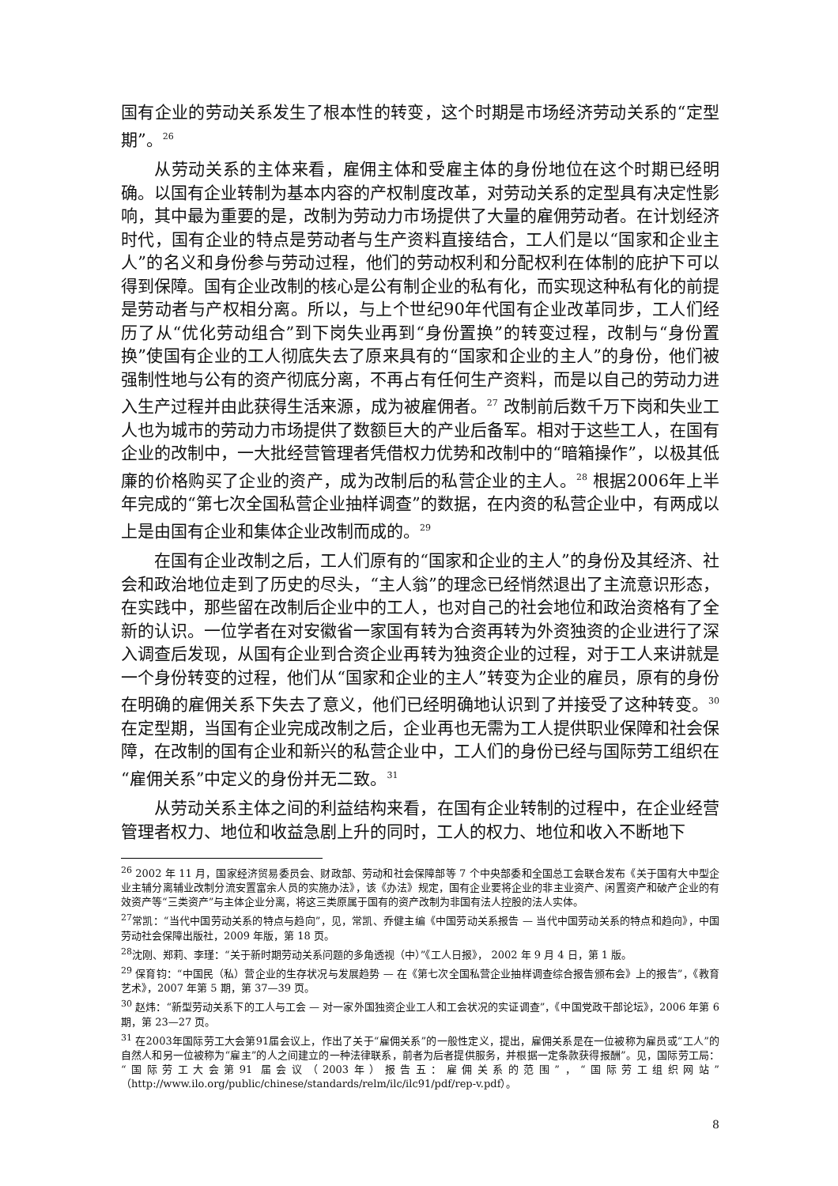国有企业的劳动关系发生了根本性的转变，这个时期是市场经济劳动关系的“定型期”。<sup>26</sup>
从劳动关系的主体来看，雇佣主体和受雇主体的身份地位在这个时期已经明确。以国有企业转制为基本内容的产权制度改革，对劳动关系的定型具有决定性影响，其中最为重要的是，改制为劳动力市场提供了大量的雇佣劳动者。在计划经济时代，国有企业的特点是劳动者与生产资料直接结合，工人们是以“国家和企业主人”的名义和身份参与劳动过程，他们的劳动权利和分配权利在体制的庇护下可以得到保障。国有企业改制的核心是公有制企业的私有化，而实现这种私有化的前提是劳动者与产权相分离。所以，与上个世纪90年代国有企业改革同步，工人们经历了从“优化劳动组合”到下岗失业再到“身份置换”的转变过程，改制与“身份置换”使国有企业的工人彻底失去了原来具有的“国家和企业的主人”的身份，他们被强制性地与公有的资产彻底分离，不再占有任何生产资料，而是以自己的劳动力进入生产过程并由此获得生活来源，成为被雇佣者。<sup>27</sup> 改制前后数千万下岗和失业工人也为城市的劳动力市场提供了数额巨大的产业后备军。相对于这些工人，在国有企业的改制中，一大批经营管理者凭借权力优势和改制中的“暗箱操作”，以极其低廉的价格购买了企业的资产，成为改制后的私营企业的主人。<sup>28</sup> 根据2006年上半年完成的“第七次全国私营企业抽样调查”的数据，在内资的私营企业中，有两成以上是由国有企业和集体企业改制而成的。<sup>29</sup>
在国有企业改制之后，工人们原有的“国家和企业的主人”的身份及其经济、社会和政治地位走到了历史的尽头，“主人翁”的理念已经悄然退出了主流意识形态，在实践中，那些留在改制后企业中的工人，也对自己的社会地位和政治资格有了全新的认识。一位学者在对安徽省一家国有转为合资再转为外资独资的企业进行了深入调查后发现，从国有企业到合资企业再转为独资企业的过程，对于工人来讲就是一个身份转变的过程，他们从“国家和企业的主人”转变为企业的雇员，原有的身份在明确的雇佣关系下失去了意义，他们已经明确地认识到了并接受了这种转变。<sup>30</sup> 在定型期，当国有企业完成改制之后，企业再也无需为工人提供职业保障和社会保障，在改制的国有企业和新兴的私营企业中，工人们的身份已经与国际劳工组织在“雇佣关系”中定义的身份并无二致。<sup>31</sup>
从劳动关系主体之间的利益结构来看，在国有企业转制的过程中，在企业经营管理者权力、地位和收益急剧上升的同时，工人的权力、地位和收入不断地下
<sup>26</sup> 2002 年 11 月，国家经济贸易委员会、财政部、劳动和社会保障部等 7 个中央部委和全国总工会联合发布《关于国有大中型企业主辅分离辅业改制分流安置富余人员的实施办法》，该《办法》规定，国有企业要将企业的非主业资产、闲置资产和破产企业的有效资产等“三类资产”与主体企业分离，将这三类原属于国有的资产改制为非国有法人控股的法人实体。
<sup>27</sup> 常凯：“当代中国劳动关系的特点与趋向”，见，常凯、乔健主编《中国劳动关系报告 — 当代中国劳动关系的特点和趋向》，中国劳动社会保障出版社，2009 年版，第 18 页。
<sup>28</sup> 沈刚、郑莉、李瑾：“关于新时期劳动关系问题的多角透视（中）”《工人日报》， 2002 年 9 月 4 日，第 1 版。
<sup>29</sup> 保育钧：“中国民（私）营企业的生存状况与发展趋势 — 在《第七次全国私营企业抽样调查综合报告颁布会》上的报告”，《教育艺术》，2007 年第 5 期，第 37—39 页。
<sup>30</sup> 赵炜：“新型劳动关系下的工人与工会 — 对一家外国独资企业工人和工会状况的实证调查”，《中国党政干部论坛》，2006 年第 6 期，第 23—27 页。
<sup>31</sup> 在2003年国际劳工大会第91届会议上，作出了关于“雇佣关系”的一般性定义，提出，雇佣关系是在一位被称为雇员或“工人”的自然人和另一位被称为“雇主”的人之间建立的一种法律联系，前者为后者提供服务，并根据一定条款获得报酬”。见，国际劳工局：“国际劳工大会第91 届会议（2003年）报告五：雇佣关系的范围”，“国际劳工组织网站”（http://www.ilo.org/public/chinese/standards/relm/ilc/ilc91/pdf/rep-v.pdf）。
8